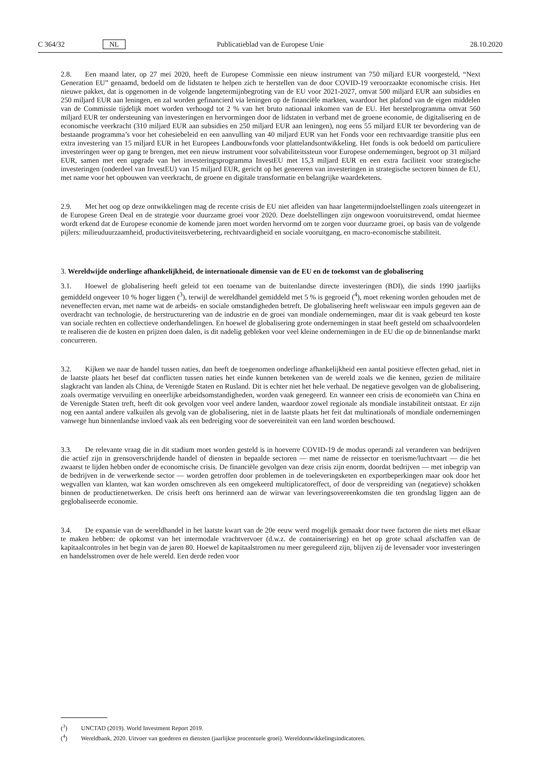C 364/32 NL Publicatieblad van de Europese Unie 28.10.2020
2.8. Een maand later, op 27 mei 2020, heeft de Europese Commissie een nieuw instrument van 750 miljard EUR voorgesteld, “Next Generation EU” genaamd, bedoeld om de lidstaten te helpen zich te herstellen van de door COVID-19 veroorzaakte economische crisis. Het nieuwe pakket, dat is opgenomen in de volgende langetermijnbegroting van de EU voor 2021-2027, omvat 500 miljard EUR aan subsidies en 250 miljard EUR aan leningen, en zal worden gefinancierd via leningen op de financiële markten, waardoor het plafond van de eigen middelen van de Commissie tijdelijk moet worden verhoogd tot 2 % van het bruto nationaal inkomen van de EU. Het herstelprogramma omvat 560 miljard EUR ter ondersteuning van investeringen en hervormingen door de lidstaten in verband met de groene economie, de digitalisering en de economische veerkracht (310 miljard EUR aan subsidies en 250 miljard EUR aan leningen), nog eens 55 miljard EUR ter bevordering van de bestaande programma’s voor het cohesiebeleid en een aanvulling van 40 miljard EUR van het Fonds voor een rechtvaardige transitie plus een extra investering van 15 miljard EUR in het Europees Landbouwfonds voor plattelandsontwikkeling. Het fonds is ook bedoeld om particuliere investeringen weer op gang te brengen, met een nieuw instrument voor solvabiliteitssteun voor Europese ondernemingen, begroot op 31 miljard EUR, samen met een upgrade van het investeringsprogramma InvestEU met 15,3 miljard EUR en een extra faciliteit voor strategische investeringen (onderdeel van InvestEU) van 15 miljard EUR, gericht op het genereren van investeringen in strategische sectoren binnen de EU, met name voor het opbouwen van veerkracht, de groene en digitale transformatie en belangrijke waardeketens.
2.9. Met het oog op deze ontwikkelingen mag de recente crisis de EU niet afleiden van haar langetermijndoelstellingen zoals uiteengezet in de Europese Green Deal en de strategie voor duurzame groei voor 2020. Deze doelstellingen zijn ongewoon vooruitstrevend, omdat hiermee wordt erkend dat de Europese economie de komende jaren moet worden hervormd om te zorgen voor duurzame groei, op basis van de volgende pijlers: milieuduurzaamheid, productiviteitsverbetering, rechtvaardigheid en sociale vooruitgang, en macro-economische stabiliteit.
3. Wereldwijde onderlinge afhankelijkheid, de internationale dimensie van de EU en de toekomst van de globalisering
3.1. Hoewel de globalisering heeft geleid tot een toename van de buitenlandse directe investeringen (BDI), die sinds 1990 jaarlijks gemiddeld ongeveer 10 % hoger liggen (<sup>3</sup>), terwijl de wereldhandel gemiddeld met 5 % is gegroeid (<sup>4</sup>), moet rekening worden gehouden met de neveneffecten ervan, met name wat de arbeids- en sociale omstandigheden betreft. De globalisering heeft weliswaar een impuls gegeven aan de overdracht van technologie, de herstructurering van de industrie en de groei van mondiale ondernemingen, maar dit is vaak gebeurd ten koste van sociale rechten en collectieve onderhandelingen. En hoewel de globalisering grote ondernemingen in staat heeft gesteld om schaalvoordelen te realiseren die de kosten en prijzen doen dalen, is dit nadelig gebleken voor veel kleine ondernemingen in de EU die op de binnenlandse markt concurreren.
3.2. Kijken we naar de handel tussen naties, dan heeft de toegenomen onderlinge afhankelijkheid een aantal positieve effecten gehad, niet in de laatste plaats het besef dat conflicten tussen naties het einde kunnen betekenen van de wereld zoals we die kennen, gezien de militaire slagkracht van landen als China, de Verenigde Staten en Rusland. Dit is echter niet het hele verhaal. De negatieve gevolgen van de globalisering, zoals overmatige vervuiling en oneerlijke arbeidsomstandigheden, worden vaak genegeerd. En wanneer een crisis de economieën van China en de Verenigde Staten treft, heeft dit ook gevolgen voor veel andere landen, waardoor zowel regionale als mondiale instabiliteit ontstaat. Er zijn nog een aantal andere valkuilen als gevolg van de globalisering, niet in de laatste plaats het feit dat multinationals of mondiale ondernemingen vanwege hun binnenlandse invloed vaak als een bedreiging voor de soevereiniteit van een land worden beschouwd.
3.3. De relevante vraag die in dit stadium moet worden gesteld is in hoeverre COVID-19 de modus operandi zal veranderen van bedrijven die actief zijn in grensoverschrijdende handel of diensten in bepaalde sectoren — met name de reissector en toerisme/luchtvaart — die het zwaarst te lijden hebben onder de economische crisis. De financiële gevolgen van deze crisis zijn enorm, doordat bedrijven — met inbegrip van de bedrijven in de verwerkende sector — worden getroffen door problemen in de toeleveringsketen en exportbeperkingen maar ook door het wegvallen van klanten, wat kan worden omschreven als een omgekeerd multiplicatoreffect, of door de verspreiding van (negatieve) schokken binnen de productienetwerken. De crisis heeft ons herinnerd aan de wirwar van leveringsovereenkomsten die ten grondslag liggen aan de geglobaliseerde economie.
3.4. De expansie van de wereldhandel in het laatste kwart van de 20e eeuw werd mogelijk gemaakt door twee factoren die niets met elkaar te maken hebben: de opkomst van het intermodale vrachtvervoer (d.w.z. de containerisering) en het op grote schaal afschaffen van de kapitaalcontroles in het begin van de jaren 80. Hoewel de kapitaalstromen nu meer gereguleerd zijn, blijven zij de levensader voor investeringen en handelsstromen over de hele wereld. Een derde reden voor
(<sup>3</sup>) UNCTAD (2019). World Investment Report 2019.
(<sup>4</sup>) Wereldbank, 2020. Uitvoer van goederen en diensten (jaarlijkse procentuele groei). Wereldontwikkelingsindicatoren.